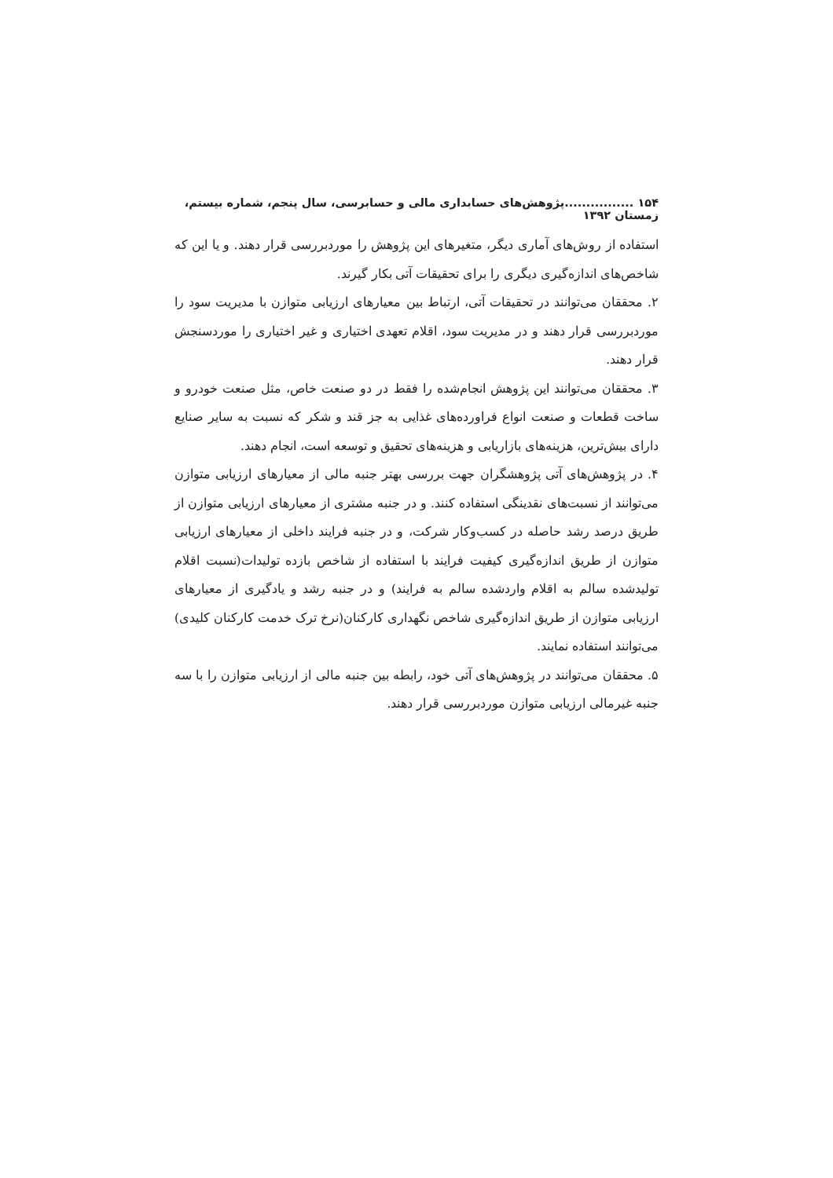۱۵۴ ................پژوهش‌های حسابداری مالی و حسابرسی، سال پنجم، شماره بیستم، زمستان ۱۳۹۲
استفاده از روش‌های آماری دیگر، متغیرهای این پژوهش را موردبررسی قرار دهند. و یا این که شاخص‌های اندازه‌گیری دیگری را برای تحقیقات آتی بکار گیرند.
۲. محققان می‌توانند در تحقیقات آتی، ارتباط بین معیارهای ارزیابی متوازن با مدیریت سود را موردبررسی قرار دهند و در مدیریت سود، اقلام تعهدی اختیاری و غیر اختیاری را موردسنجش قرار دهند.
۳. محققان می‌توانند این پژوهش انجام‌شده را فقط در دو صنعت خاص، مثل صنعت خودرو و ساخت قطعات و صنعت انواع فراورده‌های غذایی به جز قند و شکر که نسبت به سایر صنایع دارای بیش‌ترین، هزینه‌های بازاریابی و هزینه‌های تحقیق و توسعه است، انجام دهند.
۴. در پژوهش‌های آتی پژوهشگران جهت بررسی بهتر جنبه مالی از معیارهای ارزیابی متوازن می‌توانند از نسبت‌های نقدینگی استفاده کنند. و در جنبه مشتری از معیارهای ارزیابی متوازن از طریق درصد رشد حاصله در کسب‌وکار شرکت، و در جنبه فرایند داخلی از معیارهای ارزیابی متوازن از طریق اندازه‌گیری کیفیت فرایند با استفاده از شاخص بازده تولیدات(نسبت اقلام تولیدشده سالم به اقلام واردشده سالم به فرایند) و در جنبه رشد و یادگیری از معیارهای ارزیابی متوازن از طریق اندازه‌گیری شاخص نگهداری کارکنان(نرخ ترک خدمت کارکنان کلیدی) می‌توانند استفاده نمایند.
۵. محققان می‌توانند در پژوهش‌های آتی خود، رابطه بین جنبه مالی از ارزیابی متوازن را با سه جنبه غیرمالی ارزیابی متوازن موردبررسی قرار دهند.